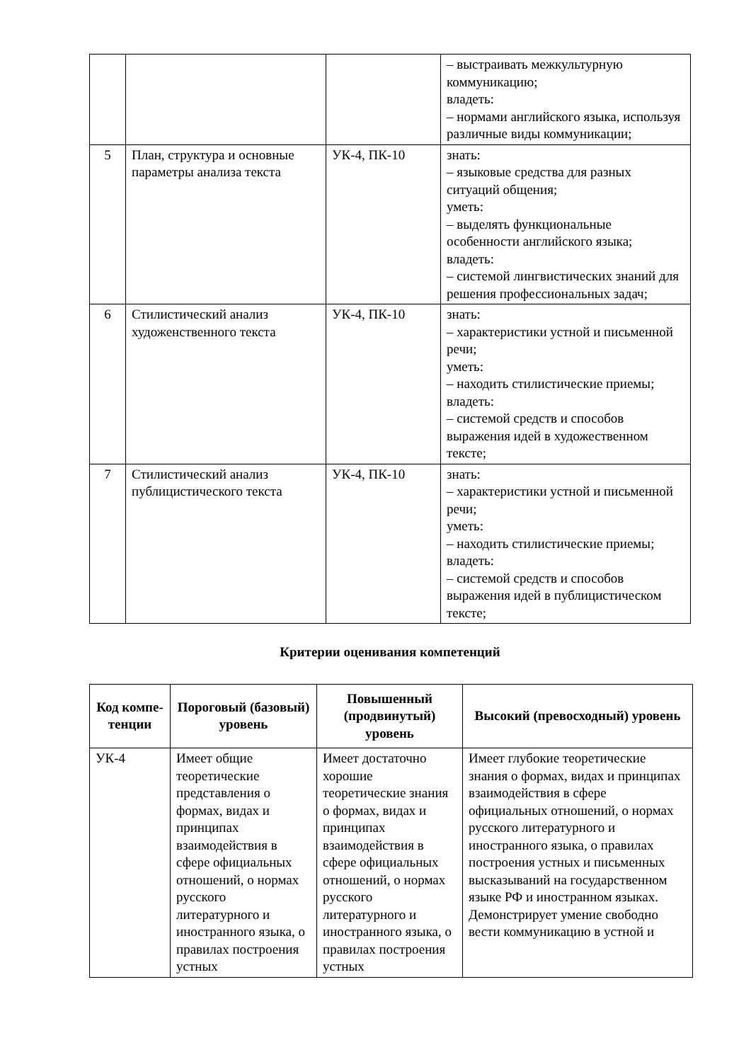| | | | – выстраивать межкультурную коммуникацию; владеть: – нормами английского языка, используя различные виды коммуникации; |
| 5 | План, структура и основные параметры анализа текста | УК-4, ПК-10 | знать: – языковые средства для разных ситуаций общения; уметь: – выделять функциональные особенности английского языка; владеть: – системой лингвистических знаний для решения профессиональных задач; |
| 6 | Стилистический анализ художенственного текста | УК-4, ПК-10 | знать: – характеристики устной и письменной речи; уметь: – находить стилистические приемы; владеть: – системой средств и способов выражения идей в художественном тексте; |
| 7 | Стилистический анализ публицистического текста | УК-4, ПК-10 | знать: – характеристики устной и письменной речи; уметь: – находить стилистические приемы; владеть: – системой средств и способов выражения идей в публицистическом тексте; |
Критерии оценивания компетенций
| Код компе-тенции | Пороговый (базовый) уровень | Повышенный (продвинутый) уровень | Высокий (превосходный) уровень |
| --- | --- | --- | --- |
| УК-4 | Имеет общие теоретические представления о формах, видах и принципах взаимодействия в сфере официальных отношений, о нормах русского литературного и иностранного языка, о правилах построения устных | Имеет достаточно хорошие теоретические знания о формах, видах и принципах взаимодействия в сфере официальных отношений, о нормах русского литературного и иностранного языка, о правилах построения устных | Имеет глубокие теоретические знания о формах, видах и принципах взаимодействия в сфере официальных отношений, о нормах русского литературного и иностранного языка, о правилах построения устных и письменных высказываний на государственном языке РФ и иностранном языках. Демонстрирует умение свободно вести коммуникацию в устной и |